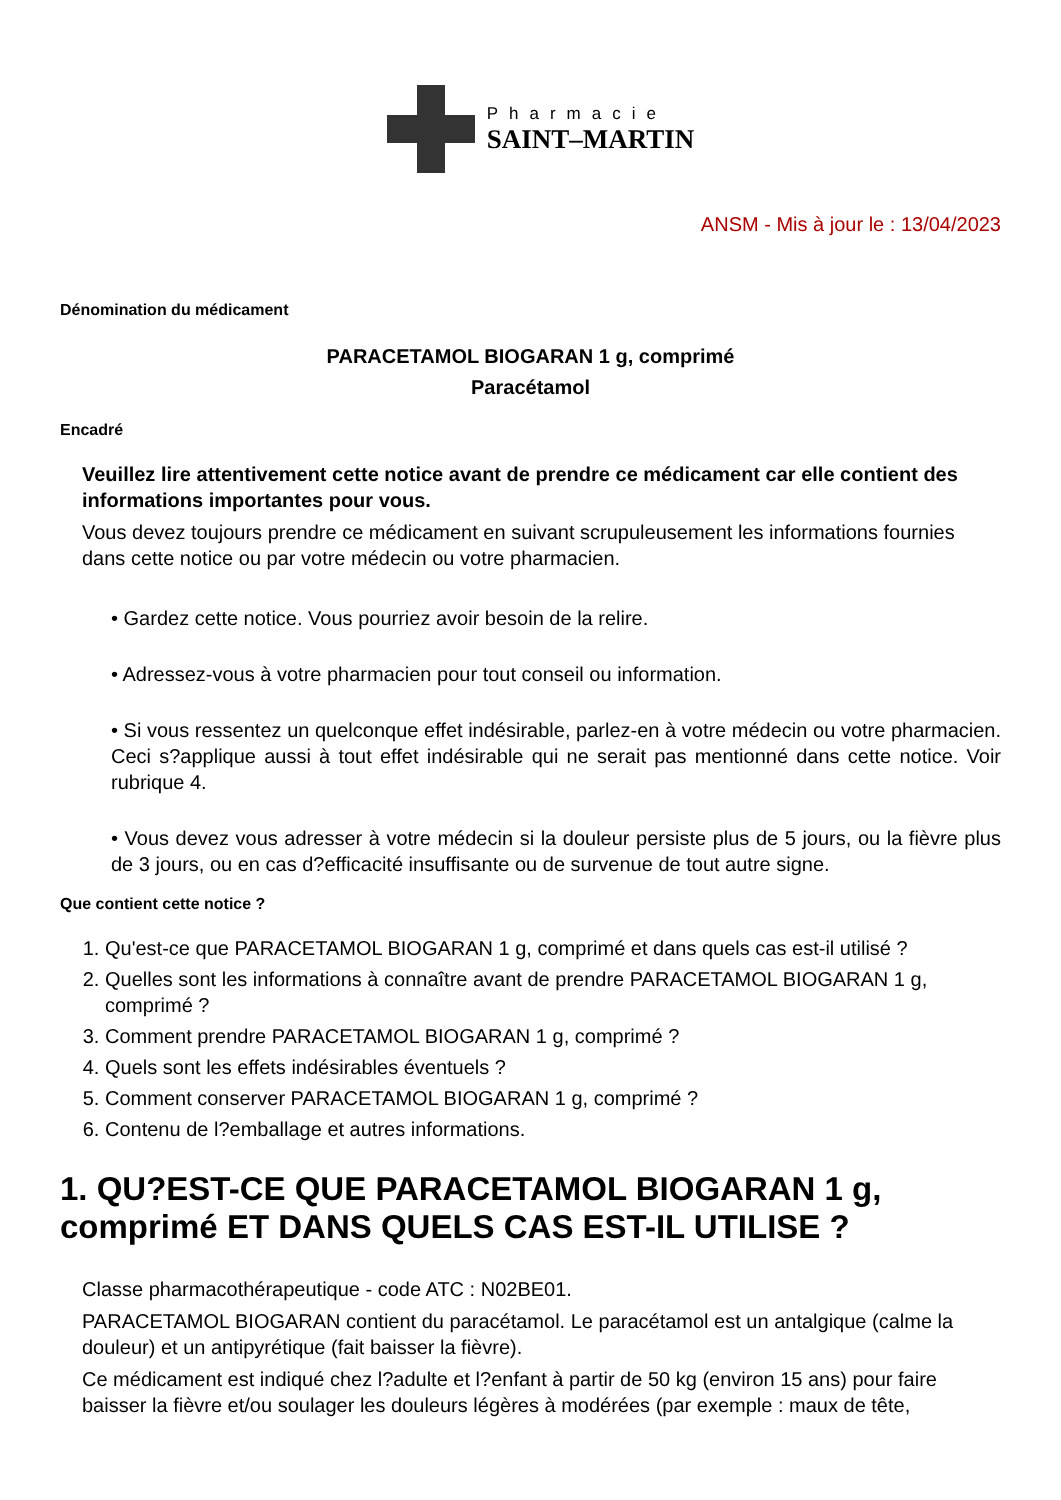Pharmacie
SAINT–MARTIN
ANSM - Mis à jour le : 13/04/2023
Dénomination du médicament
PARACETAMOL BIOGARAN 1 g, comprimé
Paracétamol
Encadré
Veuillez lire attentivement cette notice avant de prendre ce médicament car elle contient des informations importantes pour vous.
Vous devez toujours prendre ce médicament en suivant scrupuleusement les informations fournies dans cette notice ou par votre médecin ou votre pharmacien.
• Gardez cette notice. Vous pourriez avoir besoin de la relire.
• Adressez-vous à votre pharmacien pour tout conseil ou information.
• Si vous ressentez un quelconque effet indésirable, parlez-en à votre médecin ou votre pharmacien. Ceci s?applique aussi à tout effet indésirable qui ne serait pas mentionné dans cette notice. Voir rubrique 4.
• Vous devez vous adresser à votre médecin si la douleur persiste plus de 5 jours, ou la fièvre plus de 3 jours, ou en cas d?efficacité insuffisante ou de survenue de tout autre signe.
Que contient cette notice ?
1. Qu'est-ce que PARACETAMOL BIOGARAN 1 g, comprimé et dans quels cas est-il utilisé ?
2. Quelles sont les informations à connaître avant de prendre PARACETAMOL BIOGARAN 1 g, comprimé ?
3. Comment prendre PARACETAMOL BIOGARAN 1 g, comprimé ?
4. Quels sont les effets indésirables éventuels ?
5. Comment conserver PARACETAMOL BIOGARAN 1 g, comprimé ?
6. Contenu de l?emballage et autres informations.
1. QU?EST-CE QUE PARACETAMOL BIOGARAN 1 g, comprimé ET DANS QUELS CAS EST-IL UTILISE ?
Classe pharmacothérapeutique - code ATC : N02BE01.
PARACETAMOL BIOGARAN contient du paracétamol. Le paracétamol est un antalgique (calme la douleur) et un antipyrétique (fait baisser la fièvre).
Ce médicament est indiqué chez l?adulte et l?enfant à partir de 50 kg (environ 15 ans) pour faire baisser la fièvre et/ou soulager les douleurs légères à modérées (par exemple : maux de tête,